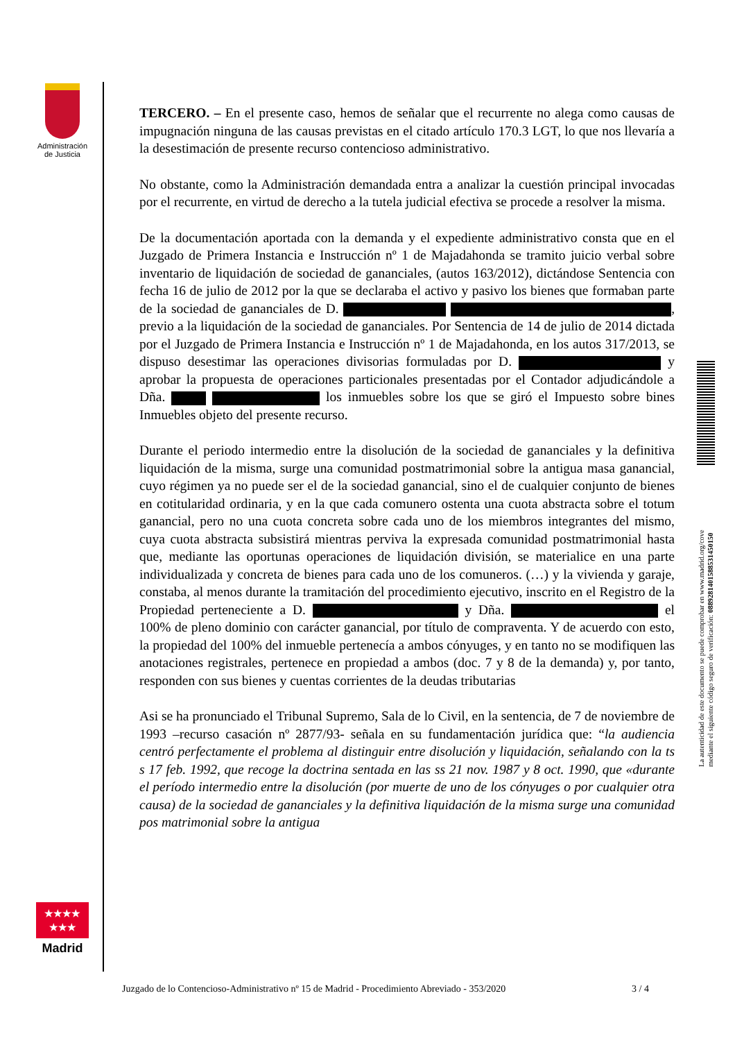Administración
de Justicia
TERCERO. – En el presente caso, hemos de señalar que el recurrente no alega como causas de impugnación ninguna de las causas previstas en el citado artículo 170.3 LGT, lo que nos llevaría a la desestimación de presente recurso contencioso administrativo.
No obstante, como la Administración demandada entra a analizar la cuestión principal invocadas por el recurrente, en virtud de derecho a la tutela judicial efectiva se procede a resolver la misma.
De la documentación aportada con la demanda y el expediente administrativo consta que en el Juzgado de Primera Instancia e Instrucción nº 1 de Majadahonda se tramito juicio verbal sobre inventario de liquidación de sociedad de gananciales, (autos 163/2012), dictándose Sentencia con fecha 16 de julio de 2012 por la que se declaraba el activo y pasivo los bienes que formaban parte de la sociedad de gananciales de D. , previo a la liquidación de la sociedad de gananciales. Por Sentencia de 14 de julio de 2014 dictada por el Juzgado de Primera Instancia e Instrucción nº 1 de Majadahonda, en los autos 317/2013, se dispuso desestimar las operaciones divisorias formuladas por D. y aprobar la propuesta de operaciones particionales presentadas por el Contador adjudicándole a Dña. los inmuebles sobre los que se giró el Impuesto sobre bines Inmuebles objeto del presente recurso.
Durante el periodo intermedio entre la disolución de la sociedad de gananciales y la definitiva liquidación de la misma, surge una comunidad postmatrimonial sobre la antigua masa ganancial, cuyo régimen ya no puede ser el de la sociedad ganancial, sino el de cualquier conjunto de bienes en cotitularidad ordinaria, y en la que cada comunero ostenta una cuota abstracta sobre el totum ganancial, pero no una cuota concreta sobre cada uno de los miembros integrantes del mismo, cuya cuota abstracta subsistirá mientras perviva la expresada comunidad postmatrimonial hasta que, mediante las oportunas operaciones de liquidación división, se materialice en una parte individualizada y concreta de bienes para cada uno de los comuneros. (…) y la vivienda y garaje, constaba, al menos durante la tramitación del procedimiento ejecutivo, inscrito en el Registro de la Propiedad perteneciente a D. y Dña. el 100% de pleno dominio con carácter ganancial, por título de compraventa. Y de acuerdo con esto, la propiedad del 100% del inmueble pertenecía a ambos cónyuges, y en tanto no se modifiquen las anotaciones registrales, pertenece en propiedad a ambos (doc. 7 y 8 de la demanda) y, por tanto, responden con sus bienes y cuentas corrientes de la deudas tributarias
Asi se ha pronunciado el Tribunal Supremo, Sala de lo Civil, en la sentencia, de 7 de noviembre de 1993 –recurso casación nº 2877/93- señala en su fundamentación jurídica que: “la audiencia centró perfectamente el problema al distinguir entre disolución y liquidación, señalando con la ts s 17 feb. 1992, que recoge la doctrina sentada en las ss 21 nov. 1987 y 8 oct. 1990, que «durante el período intermedio entre la disolución (por muerte de uno de los cónyuges o por cualquier otra causa) de la sociedad de gananciales y la definitiva liquidación de la misma surge una comunidad pos matrimonial sobre la antigua
La autenticidad de este documento se puede comprobar en www.madrid.org/cove
mediante el siguiente código seguro de verificación: 0889281401588531450150
★★★★
★★★
Madrid
Juzgado de lo Contencioso-Administrativo nº 15 de Madrid - Procedimiento Abreviado - 353/2020 3 / 4